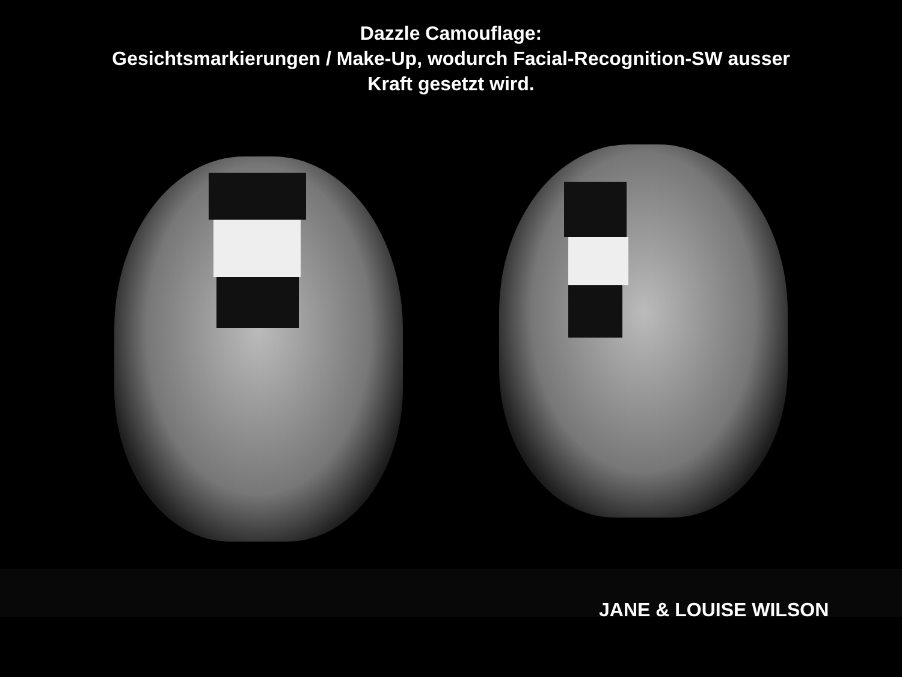Dazzle Camouflage:
Gesichtsmarkierungen / Make-Up, wodurch Facial-Recognition-SW ausser
Kraft gesetzt wird.
JANE & LOUISE WILSON